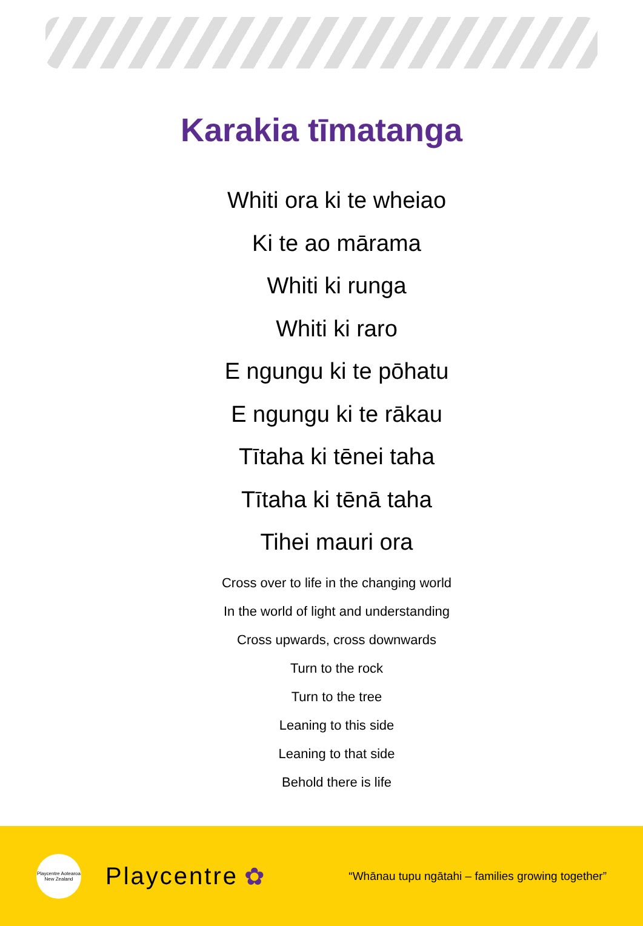Karakia tīmatanga
Whiti ora ki te wheiao
Ki te ao mārama
Whiti ki runga
Whiti ki raro
E ngungu ki te pōhatu
E ngungu ki te rākau
Tītaha ki tēnei taha
Tītaha ki tēnā taha
Tihei mauri ora
Cross over to life in the changing world
In the world of light and understanding
Cross upwards, cross downwards
Turn to the rock
Turn to the tree
Leaning to this side
Leaning to that side
Behold there is life
Playcentre Aotearoa New Zealand
Playcentre ✿
“Whānau tupu ngātahi – families growing together”